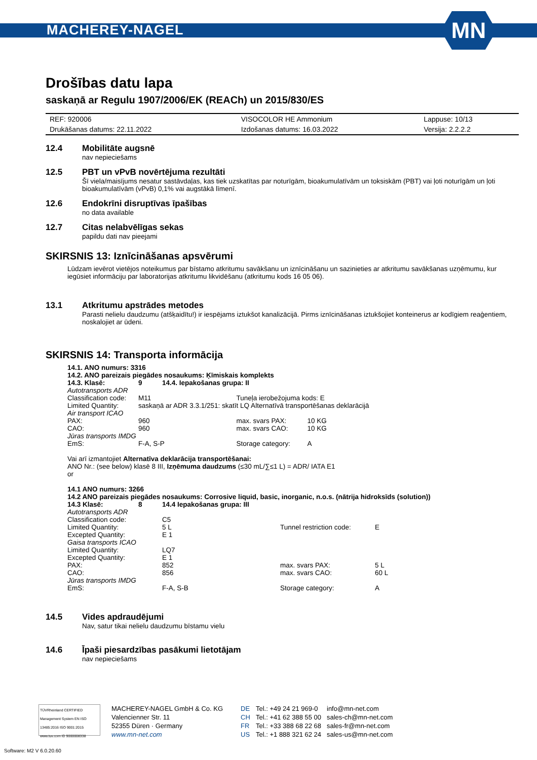MACHEREY-NAGEL
MN
Drošības datu lapa
saskaņā ar Regulu 1907/2006/EK (REACh) un 2015/830/ES
| REF: 920006 | VISOCOLOR HE Ammonium | Lappuse: 10/13 |
| Drukāšanas datums: 22.11.2022 | Izdošanas datums: 16.03.2022 | Versija: 2.2.2.2 |
12.4 Mobilitāte augsnē
nav nepieciešams
12.5 PBT un vPvB novērtējuma rezultāti
Šī viela/maisījums nesatur sastāvdaļas, kas tiek uzskatītas par noturīgām, bioakumulatīvām un toksiskām (PBT) vai ļoti noturīgām un ļoti bioakumulatīvām (vPvB) 0,1% vai augstākā līmenī.
12.6 Endokrīni disruptīvas īpašības
no data available
12.7 Citas nelabvēlīgas sekas
papildu dati nav pieejami
SKIRSNIS 13: Iznīcināšanas apsvērumi
Lūdzam ievērot vietējos noteikumus par bīstamo atkritumu savākšanu un iznīcināšanu un sazinieties ar atkritumu savākšanas uzņēmumu, kur iegūsiet informāciju par laboratorijas atkritumu likvidēšanu (atkritumu kods 16 05 06).
13.1 Atkritumu apstrādes metodes
Parasti nelielu daudzumu (atšķaidītu!) ir iespējams iztukšot kanalizācijā. Pirms iznīcināšanas iztukšojiet konteinerus ar kodīgiem reaģentiem, noskalojiet ar ūdeni.
SKIRSNIS 14: Transporta informācija
14.1. ANO numurs: 3316
14.2. ANO pareizais piegādes nosaukums: Ķīmiskais komplekts
| 14.3. Klasē: | 9 | 14.4. Iepakošanas grupa: II | | |
| Autotransports ADR | | | | |
| Classification code: | M11 | | Tuneļa ierobežojuma kods: E | |
| Limited Quantity: | saskaņā ar ADR 3.3.1/251: skatīt LQ Alternatīvā transportēšanas deklarācijā | | | |
| Air transport ICAO | | | | |
| PAX: | 960 | | max. svars PAX: | 10 KG |
| CAO: | 960 | | max. svars CAO: | 10 KG |
| Jūras transports IMDG | | | | |
| EmS: | F-A, S-P | | Storage category: | A |
Vai arī izmantojiet Alternatīva deklarācija transportēšanai:
ANO Nr.: (see below) klasē 8 III, Izņēmuma daudzums (≤30 mL/∑≤1 L) = ADR/ IATA E1
or
14.1 ANO numurs: 3266
14.2 ANO pareizais piegādes nosaukums: Corrosive liquid, basic, inorganic, n.o.s. (nātrija hidroksīds (solution))
| 14.3 Klasē: | 8 | 14.4 Iepakošanas grupa: III | | |
| Autotransports ADR | | | | |
| Classification code: | | C5 | | |
| Limited Quantity: | | 5 L | Tunnel restriction code: | E |
| Excepted Quantity: | | E 1 | | |
| Gaisa transports ICAO | | | | |
| Limited Quantity: | | LQ7 | | |
| Excepted Quantity: | | E 1 | | |
| PAX: | | 852 | max. svars PAX: | 5 L |
| CAO: | | 856 | max. svars CAO: | 60 L |
| Jūras transports IMDG | | | | |
| EmS: | | F-A, S-B | Storage category: | A |
14.5 Vides apdraudējumi
Nav, satur tikai nelielu daudzumu bīstamu vielu
14.6 Īpaši piesardzības pasākumi lietotājam
nav nepieciešams
TÜVRheinland CERTIFIED
Management System EN ISO 13485:2016 ISO 9001:2015
www.tuv.com ID 9000008338
MACHEREY-NAGEL GmbH & Co. KG
Valencienner Str. 11
52355 Düren · Germany
www.mn-net.com
DE
CH
FR
US
Tel.: +49 24 21 969-0
Tel.: +41 62 388 55 00
Tel.: +33 388 68 22 68
Tel.: +1 888 321 62 24
info@mn-net.com
sales-ch@mn-net.com
sales-fr@mn-net.com
sales-us@mn-net.com
Software: M2 V 6.0.20.60